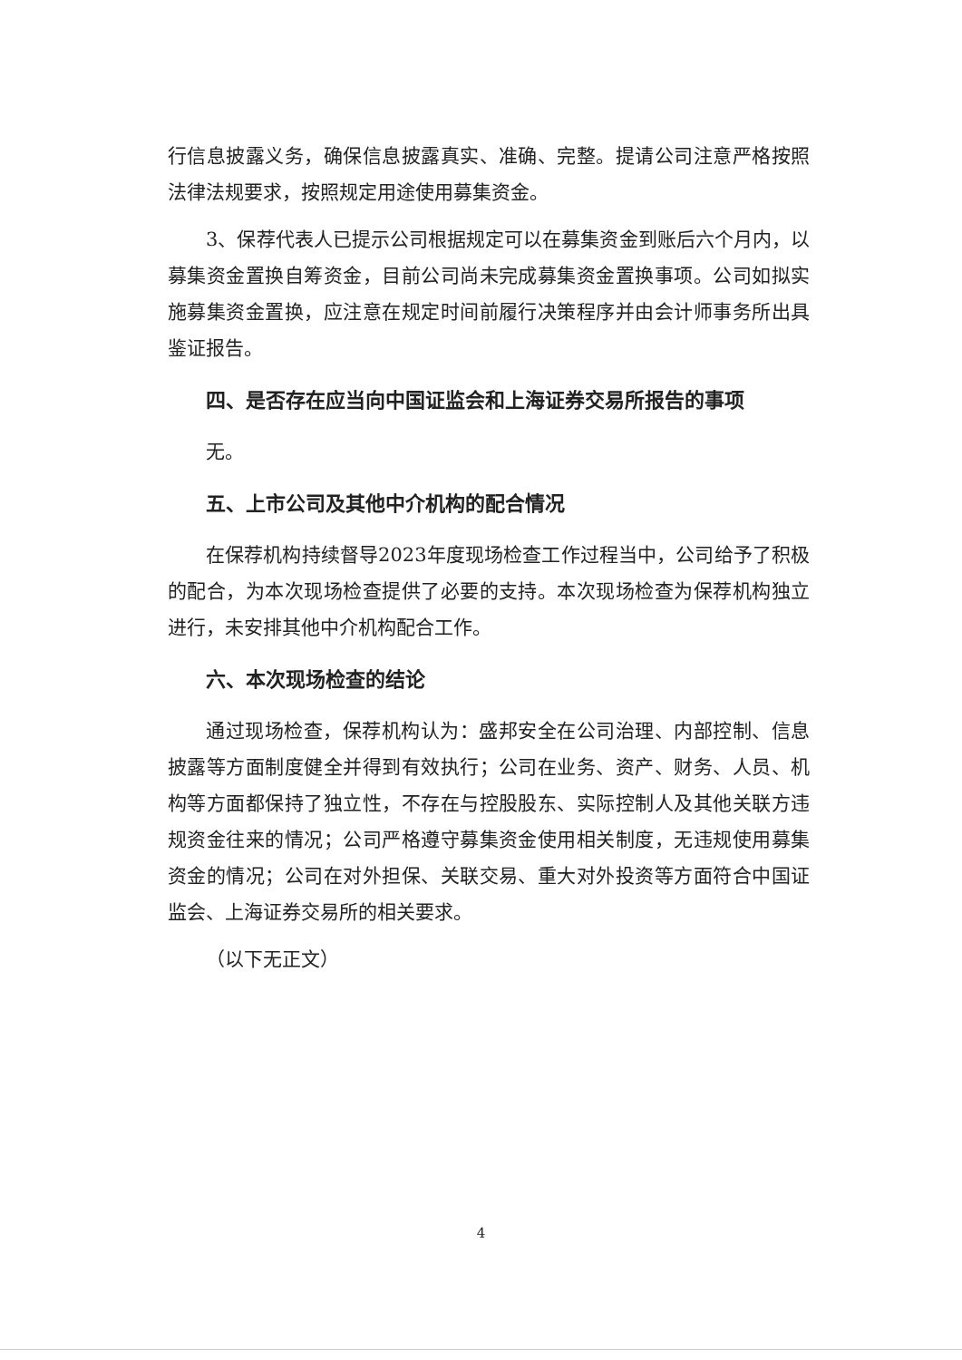行信息披露义务，确保信息披露真实、准确、完整。提请公司注意严格按照法律法规要求，按照规定用途使用募集资金。
3、保荐代表人已提示公司根据规定可以在募集资金到账后六个月内，以募集资金置换自筹资金，目前公司尚未完成募集资金置换事项。公司如拟实施募集资金置换，应注意在规定时间前履行决策程序并由会计师事务所出具鉴证报告。
四、是否存在应当向中国证监会和上海证券交易所报告的事项
无。
五、上市公司及其他中介机构的配合情况
在保荐机构持续督导2023年度现场检查工作过程当中，公司给予了积极的配合，为本次现场检查提供了必要的支持。本次现场检查为保荐机构独立进行，未安排其他中介机构配合工作。
六、本次现场检查的结论
通过现场检查，保荐机构认为：盛邦安全在公司治理、内部控制、信息披露等方面制度健全并得到有效执行；公司在业务、资产、财务、人员、机构等方面都保持了独立性，不存在与控股股东、实际控制人及其他关联方违规资金往来的情况；公司严格遵守募集资金使用相关制度，无违规使用募集资金的情况；公司在对外担保、关联交易、重大对外投资等方面符合中国证监会、上海证券交易所的相关要求。
（以下无正文）
4